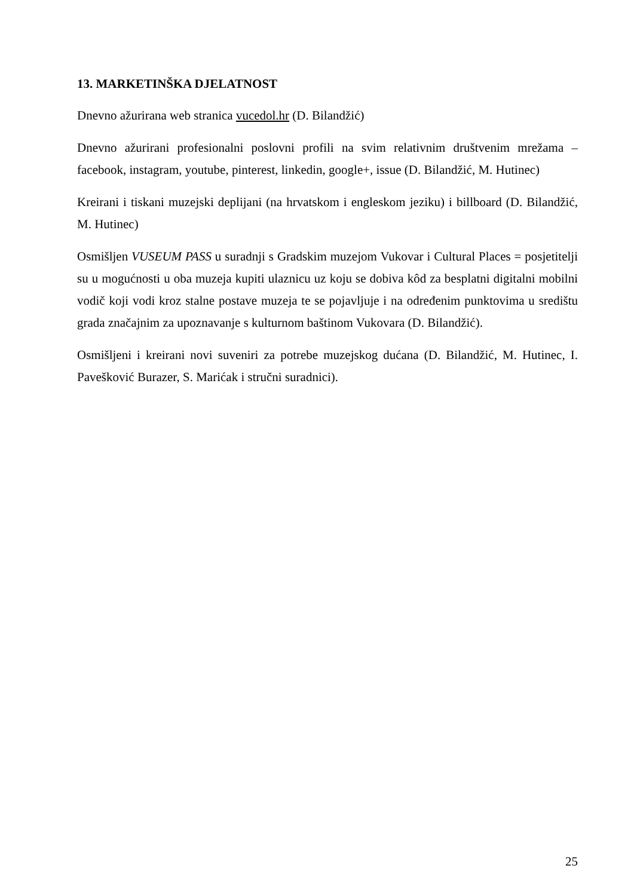13. MARKETINŠKA DJELATNOST
Dnevno ažurirana web stranica vucedol.hr (D. Bilandžić)
Dnevno ažurirani profesionalni poslovni profili na svim relativnim društvenim mrežama – facebook, instagram, youtube, pinterest, linkedin, google+, issue (D. Bilandžić, M. Hutinec)
Kreirani i tiskani muzejski deplijani (na hrvatskom i engleskom jeziku) i billboard (D. Bilandžić, M. Hutinec)
Osmišljen VUSEUM PASS u suradnji s Gradskim muzejom Vukovar i Cultural Places = posjetitelji su u mogućnosti u oba muzeja kupiti ulaznicu uz koju se dobiva kôd za besplatni digitalni mobilni vodič koji vodi kroz stalne postave muzeja te se pojavljuje i na određenim punktovima u središtu grada značajnim za upoznavanje s kulturnom baštinom Vukovara (D. Bilandžić).
Osmišljeni i kreirani novi suveniri za potrebe muzejskog dućana (D. Bilandžić, M. Hutinec, I. Pavešković Burazer, S. Marićak i stručni suradnici).
25